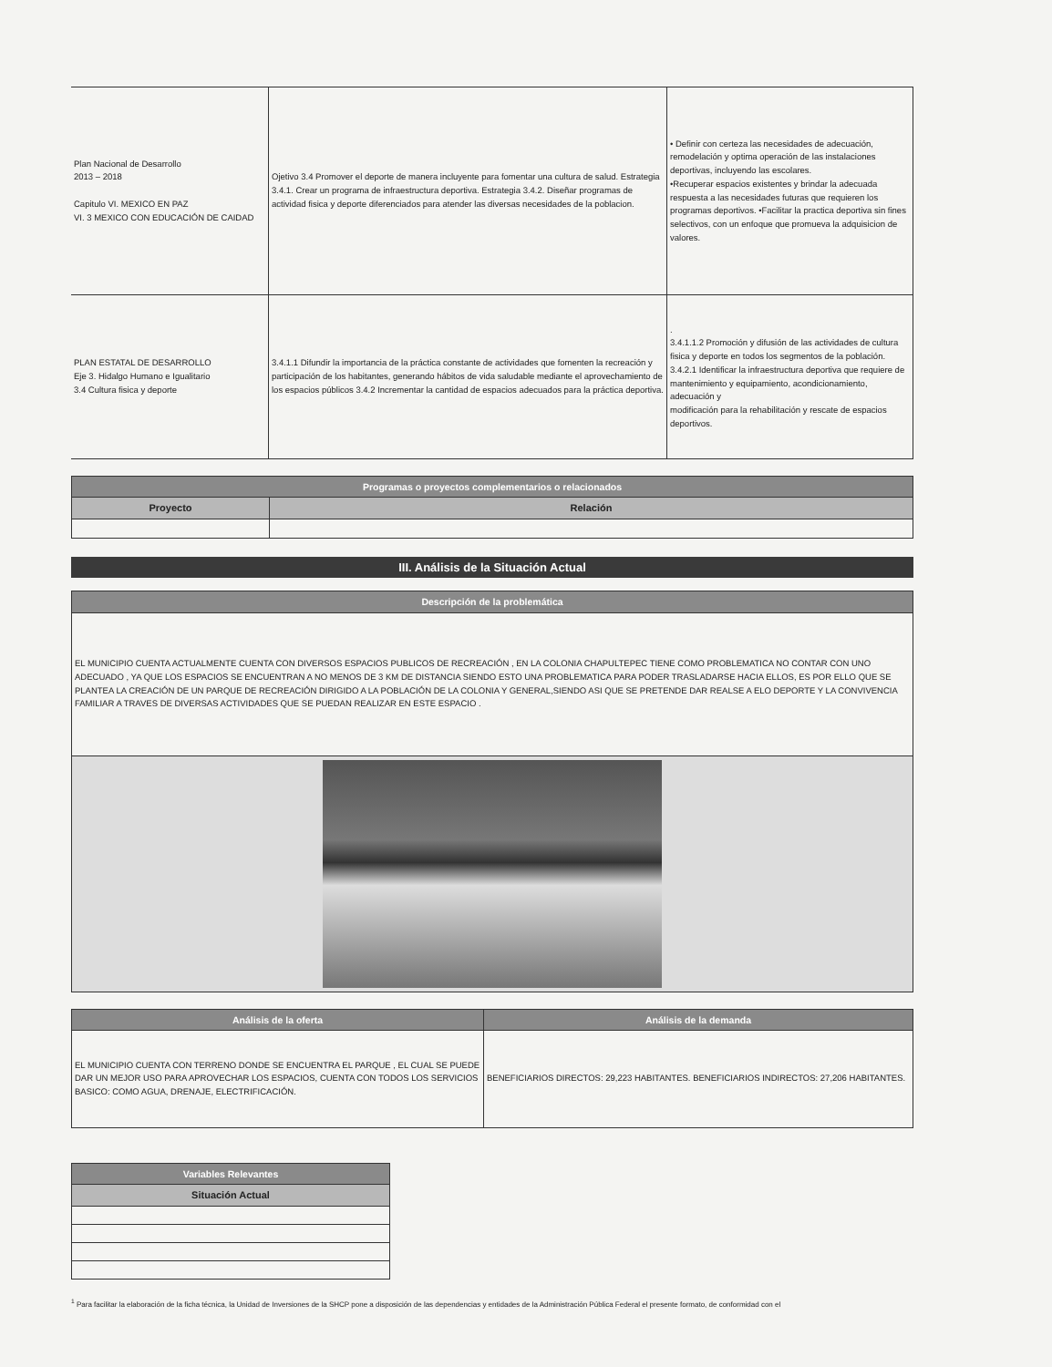| Plan Nacional de Desarrollo 2013 – 2018 Capitulo VI. MEXICO EN PAZ VI. 3 MEXICO CON EDUCACIÓN DE CAIDAD | Ojetivo 3.4 Promover el deporte de manera incluyente para fomentar una cultura de salud. Estrategia 3.4.1. Crear un programa de infraestructura deportiva. Estrategia 3.4.2. Diseñar programas de actividad fisica y deporte diferenciados para atender las diversas necesidades de la poblacion. | • Definir con certeza las necesidades de adecuación, remodelación y optima operación de las instalaciones deportivas, incluyendo las escolares. •Recuperar espacios existentes y brindar la adecuada respuesta a las necesidades futuras que requieren los programas deportivos. •Facilitar la practica deportiva sin fines selectivos, con un enfoque que promueva la adquisicion de valores. |
| PLAN ESTATAL DE DESARROLLO Eje 3. Hidalgo Humano e Igualitario 3.4 Cultura fisica y deporte | 3.4.1.1 Difundir la importancia de la práctica constante de actividades que fomenten la recreación y participación de los habitantes, generando hábitos de vida saludable mediante el aprovechamiento de los espacios públicos 3.4.2 Incrementar la cantidad de espacios adecuados para la práctica deportiva. | . 3.4.1.1.2 Promoción y difusión de las actividades de cultura fisica y deporte en todos los segmentos de la población. 3.4.2.1 Identificar la infraestructura deportiva que requiere de mantenimiento y equipamiento, acondicionamiento, adecuación y modificación para la rehabilitación y rescate de espacios deportivos. |
| Programas o proyectos complementarios o relacionados | |
| --- | --- |
| Proyecto | Relación |
III. Análisis de la Situación Actual
| Descripción de la problemática |
| --- |
| EL MUNICIPIO CUENTA ACTUALMENTE CUENTA CON DIVERSOS ESPACIOS PUBLICOS DE RECREACIÓN , EN LA COLONIA CHAPULTEPEC TIENE COMO PROBLEMATICA NO CONTAR CON UNO ADECUADO , YA QUE LOS ESPACIOS SE ENCUENTRAN A NO MENOS DE 3 KM DE DISTANCIA SIENDO ESTO UNA PROBLEMATICA PARA PODER TRASLADARSE HACIA ELLOS, ES POR ELLO QUE SE PLANTEA LA CREACIÓN DE UN PARQUE DE RECREACIÓN DIRIGIDO A LA POBLACIÓN DE LA COLONIA Y GENERAL,SIENDO ASI QUE SE PRETENDE DAR REALSE A ELO DEPORTE Y LA CONVIVENCIA FAMILIAR A TRAVES DE DIVERSAS ACTIVIDADES QUE SE PUEDAN REALIZAR EN ESTE ESPACIO . |
| Análisis de la oferta | Análisis de la demanda |
| --- | --- |
| EL MUNICIPIO CUENTA CON TERRENO DONDE SE ENCUENTRA EL PARQUE , EL CUAL SE PUEDE DAR UN MEJOR USO PARA APROVECHAR LOS ESPACIOS, CUENTA CON TODOS LOS SERVICIOS BASICO: COMO AGUA, DRENAJE, ELECTRIFICACIÓN. | BENEFICIARIOS DIRECTOS: 29,223 HABITANTES. BENEFICIARIOS INDIRECTOS: 27,206 HABITANTES. |
| Variables Relevantes |
| --- |
| Situación Actual |
<sup>1</sup> Para facilitar la elaboración de la ficha técnica, la Unidad de Inversiones de la SHCP pone a disposición de las dependencias y entidades de la Administración Pública Federal el presente formato, de conformidad con el